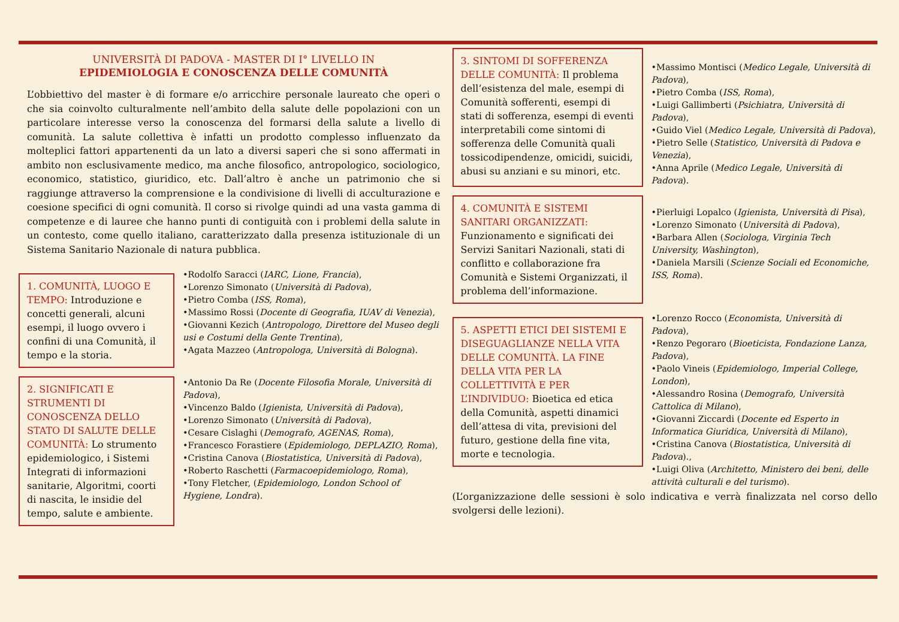UNIVERSITÀ DI PADOVA - MASTER DI I° LIVELLO IN
EPIDEMIOLOGIA E CONOSCENZA DELLE COMUNITÀ
L’obbiettivo del master è di formare e/o arricchire personale laureato che operi o che sia coinvolto culturalmente nell’ambito della salute delle popolazioni con un particolare interesse verso la conoscenza del formarsi della salute a livello di comunità. La salute collettiva è infatti un prodotto complesso influenzato da molteplici fattori appartenenti da un lato a diversi saperi che si sono affermati in ambito non esclusivamente medico, ma anche filosofico, antropologico, sociologico, economico, statistico, giuridico, etc. Dall’altro è anche un patrimonio che si raggiunge attraverso la comprensione e la condivisione di livelli di acculturazione e coesione specifici di ogni comunità. Il corso si rivolge quindi ad una vasta gamma di competenze e di lauree che hanno punti di contiguità con i problemi della salute in un contesto, come quello italiano, caratterizzato dalla presenza istituzionale di un Sistema Sanitario Nazionale di natura pubblica.
1. COMUNITÀ, LUOGO E TEMPO: Introduzione e concetti generali, alcuni esempi, il luogo ovvero i confini di una Comunità, il tempo e la storia.
•Rodolfo Saracci (IARC, Lione, Francia),
•Lorenzo Simonato (Università di Padova),
•Pietro Comba (ISS, Roma),
•Massimo Rossi (Docente di Geografia, IUAV di Venezia),
•Giovanni Kezich (Antropologo, Direttore del Museo degli usi e Costumi della Gente Trentina),
•Agata Mazzeo (Antropologa, Università di Bologna).
2. SIGNIFICATI E STRUMENTI DI CONOSCENZA DELLO STATO DI SALUTE DELLE COMUNITÀ: Lo strumento epidemiologico, i Sistemi Integrati di informazioni sanitarie, Algoritmi, coorti di nascita, le insidie del tempo, salute e ambiente.
•Antonio Da Re (Docente Filosofia Morale, Università di Padova),
•Vincenzo Baldo (Igienista, Università di Padova),
•Lorenzo Simonato (Università di Padova),
•Cesare Cislaghi (Demografo, AGENAS, Roma),
•Francesco Forastiere (Epidemiologo, DEPLAZIO, Roma),
•Cristina Canova (Biostatistica, Università di Padova),
•Roberto Raschetti (Farmacoepidemiologo, Roma),
•Tony Fletcher, (Epidemiologo, London School of Hygiene, Londra).
3. SINTOMI DI SOFFERENZA DELLE COMUNITÀ: Il problema dell’esistenza del male, esempi di Comunità sofferenti, esempi di stati di sofferenza, esempi di eventi interpretabili come sintomi di sofferenza delle Comunità quali tossicodipendenze, omicidi, suicidi, abusi su anziani e su minori, etc.
•Massimo Montisci (Medico Legale, Università di Padova),
•Pietro Comba (ISS, Roma),
•Luigi Gallimberti (Psichiatra, Università di Padova),
•Guido Viel (Medico Legale, Università di Padova),
•Pietro Selle (Statistico, Università di Padova e Venezia),
•Anna Aprile (Medico Legale, Università di Padova).
4. COMUNITÀ E SISTEMI SANITARI ORGANIZZATI: Funzionamento e significati dei Servizi Sanitari Nazionali, stati di conflitto e collaborazione fra Comunità e Sistemi Organizzati, il problema dell’informazione.
•Pierluigi Lopalco (Igienista, Università di Pisa),
•Lorenzo Simonato (Università di Padova),
•Barbara Allen (Sociologa, Virginia Tech University, Washington),
•Daniela Marsili (Scienze Sociali ed Economiche, ISS, Roma).
5. ASPETTI ETICI DEI SISTEMI E DISEGUAGLIANZE NELLA VITA DELLE COMUNITÀ. LA FINE DELLA VITA PER LA COLLETTIVITÀ E PER L’INDIVIDUO: Bioetica ed etica della Comunità, aspetti dinamici dell’attesa di vita, previsioni del futuro, gestione della fine vita, morte e tecnologia.
•Lorenzo Rocco (Economista, Università di Padova),
•Renzo Pegoraro (Bioeticista, Fondazione Lanza, Padova),
•Paolo Vineis (Epidemiologo, Imperial College, London),
•Alessandro Rosina (Demografo, Università Cattolica di Milano),
•Giovanni Ziccardi (Docente ed Esperto in Informatica Giuridica, Università di Milano),
•Cristina Canova (Biostatistica, Università di Padova).,
•Luigi Oliva (Architetto, Ministero dei beni, delle attività culturali e del turismo).
(L’organizzazione delle sessioni è solo indicativa e verrà finalizzata nel corso dello svolgersi delle lezioni).